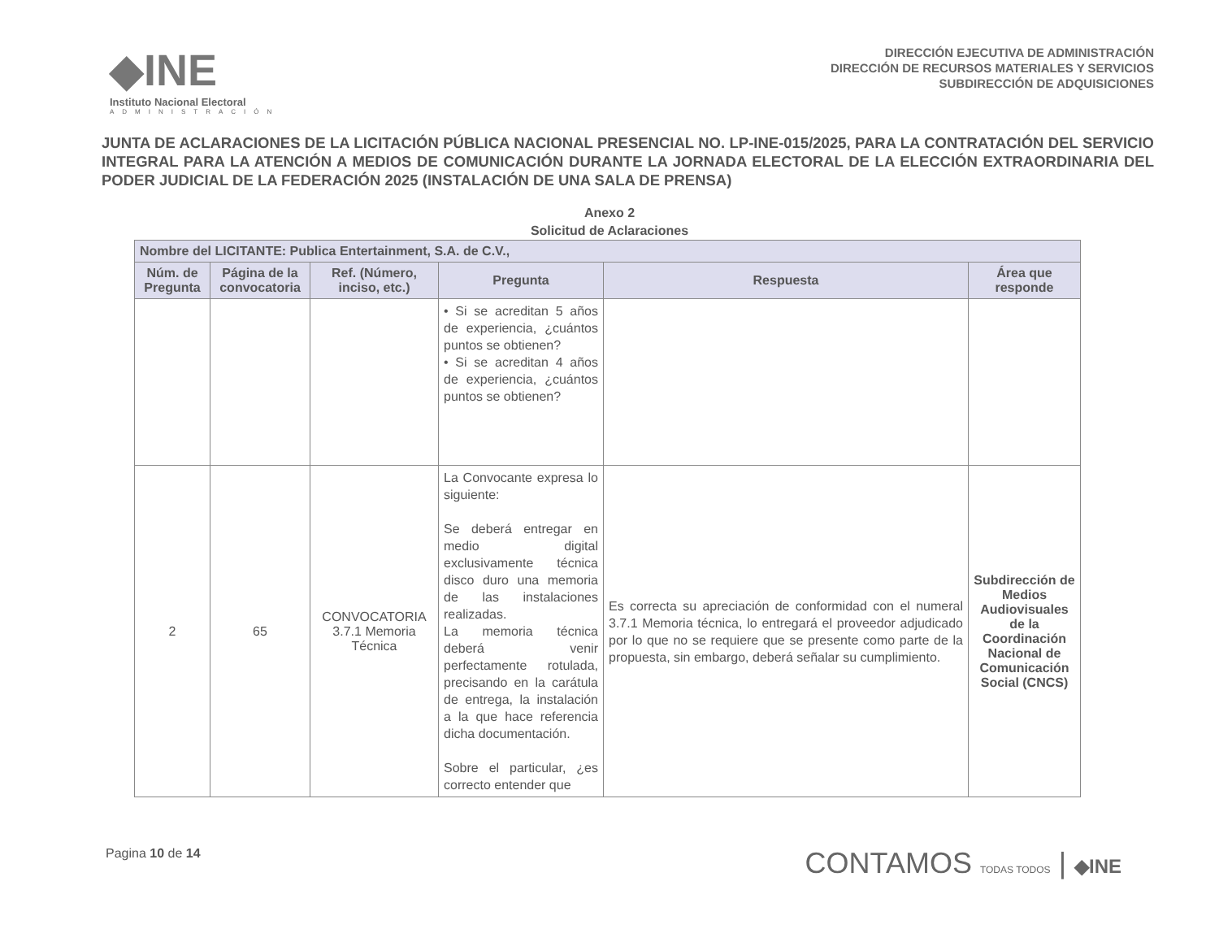◆INE
Instituto Nacional Electoral
ADMINISTRACIÓN
DIRECCIÓN EJECUTIVA DE ADMINISTRACIÓN
DIRECCIÓN DE RECURSOS MATERIALES Y SERVICIOS
SUBDIRECCIÓN DE ADQUISICIONES
JUNTA DE ACLARACIONES DE LA LICITACIÓN PÚBLICA NACIONAL PRESENCIAL NO. LP-INE-015/2025, PARA LA CONTRATACIÓN DEL SERVICIO INTEGRAL PARA LA ATENCIÓN A MEDIOS DE COMUNICACIÓN DURANTE LA JORNADA ELECTORAL DE LA ELECCIÓN EXTRAORDINARIA DEL PODER JUDICIAL DE LA FEDERACIÓN 2025 (INSTALACIÓN DE UNA SALA DE PRENSA)
Anexo 2
Solicitud de Aclaraciones
| Nombre del LICITANTE: Publica Entertainment, S.A. de C.V., | | | | | |
| --- | --- | --- | --- | --- | --- |
| Núm. de Pregunta | Página de la convocatoria | Ref. (Número, inciso, etc.) | Pregunta | Respuesta | Área que responde |
| | | | • Si se acreditan 5 años de experiencia, ¿cuántos puntos se obtienen? • Si se acreditan 4 años de experiencia, ¿cuántos puntos se obtienen? | | |
| 2 | 65 | CONVOCATORIA 3.7.1 Memoria Técnica | La Convocante expresa lo siguiente: Se deberá entregar en medio digital exclusivamente técnica disco duro una memoria de las instalaciones realizadas. La memoria técnica deberá venir perfectamente rotulada, precisando en la carátula de entrega, la instalación a la que hace referencia dicha documentación. Sobre el particular, ¿es correcto entender que | Es correcta su apreciación de conformidad con el numeral 3.7.1 Memoria técnica, lo entregará el proveedor adjudicado por lo que no se requiere que se presente como parte de la propuesta, sin embargo, deberá señalar su cumplimiento. | Subdirección de Medios Audiovisuales de la Coordinación Nacional de Comunicación Social (CNCS) |
Pagina 10 de 14
CONTAMOS TODAS TODOS | ◆INE